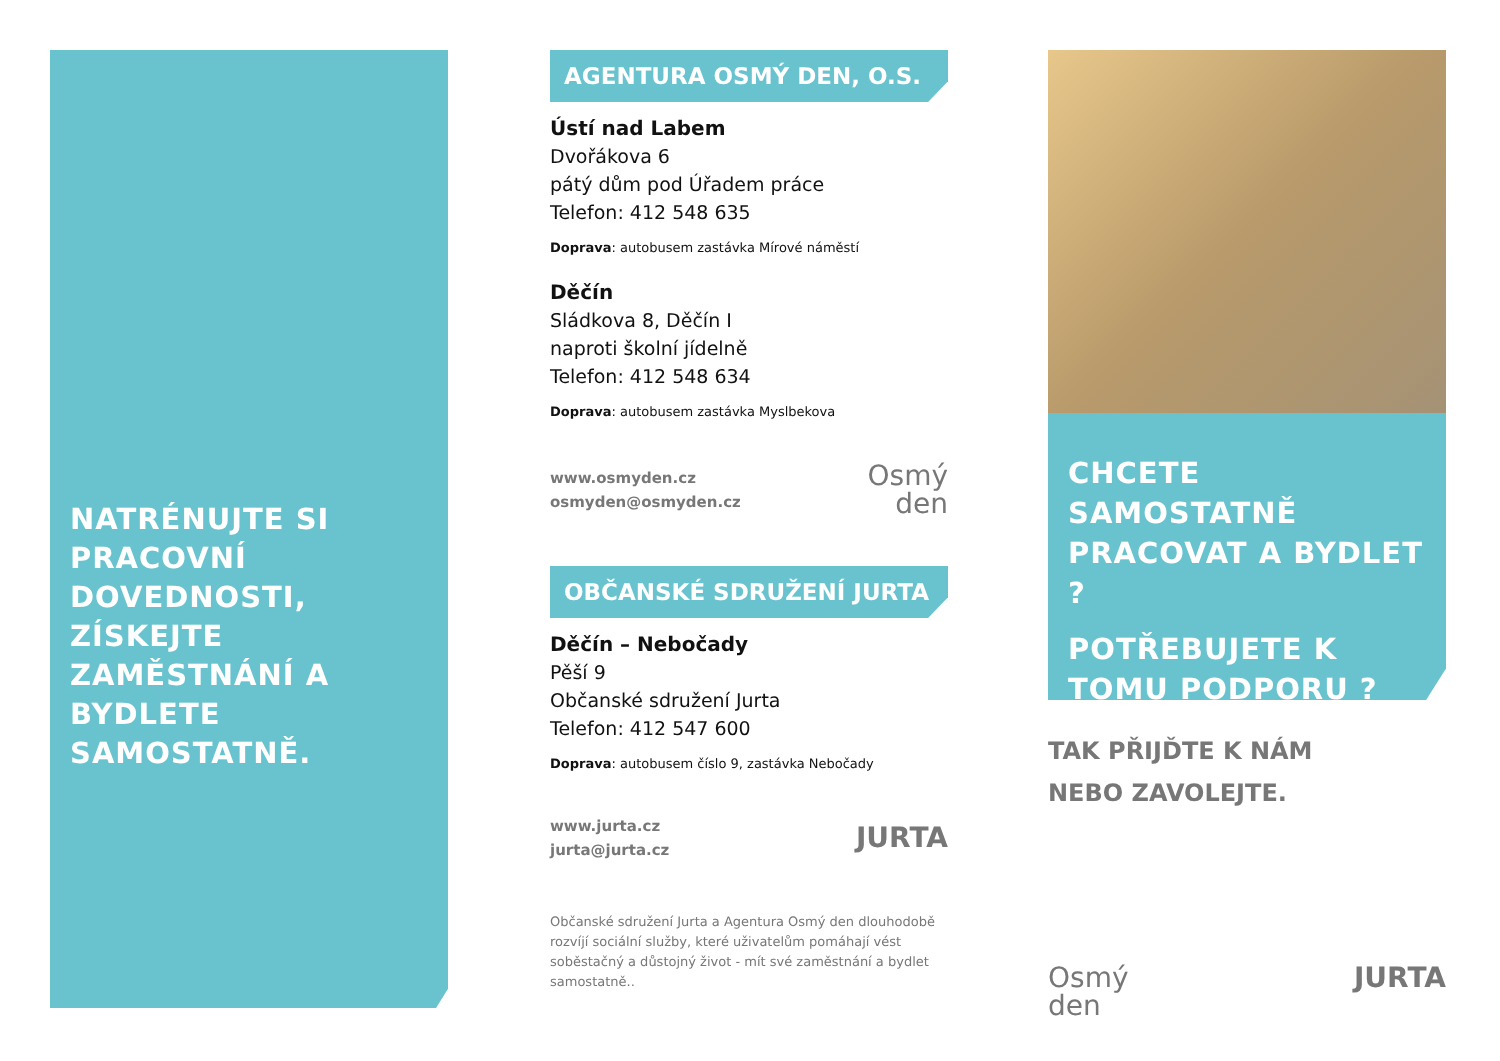NATRÉNUJTE SI PRACOVNÍ DOVEDNOSTI, ZÍSKEJTE ZAMĚSTNÁNÍ A BYDLETE SAMOSTATNĚ.
AGENTURA OSMÝ DEN, O.S.
Ústí nad Labem
Dvořákova 6
pátý dům pod Úřadem práce
Telefon: 412 548 635
Doprava: autobusem zastávka Mírové náměstí
Děčín
Sládkova 8, Děčín I
naproti školní jídelně
Telefon: 412 548 634
Doprava: autobusem zastávka Myslbekova
www.osmyden.cz
osmyden@osmyden.cz
Osmý
den
OBČANSKÉ SDRUŽENÍ JURTA
Děčín – Nebočady
Pěší 9
Občanské sdružení Jurta
Telefon: 412 547 600
Doprava: autobusem číslo 9, zastávka Nebočady
www.jurta.cz
jurta@jurta.cz
JURTA
Občanské sdružení Jurta a Agentura Osmý den dlouhodobě rozvíjí sociální služby, které uživatelům pomáhají vést soběstačný a důstojný život - mít své zaměstnání a bydlet samostatně..
CHCETE SAMOSTATNĚ PRACOVAT A BYDLET ?
POTŘEBUJETE K TOMU PODPORU ?
TAK PŘIJĎTE K NÁM
NEBO ZAVOLEJTE.
Osmý
den
JURTA